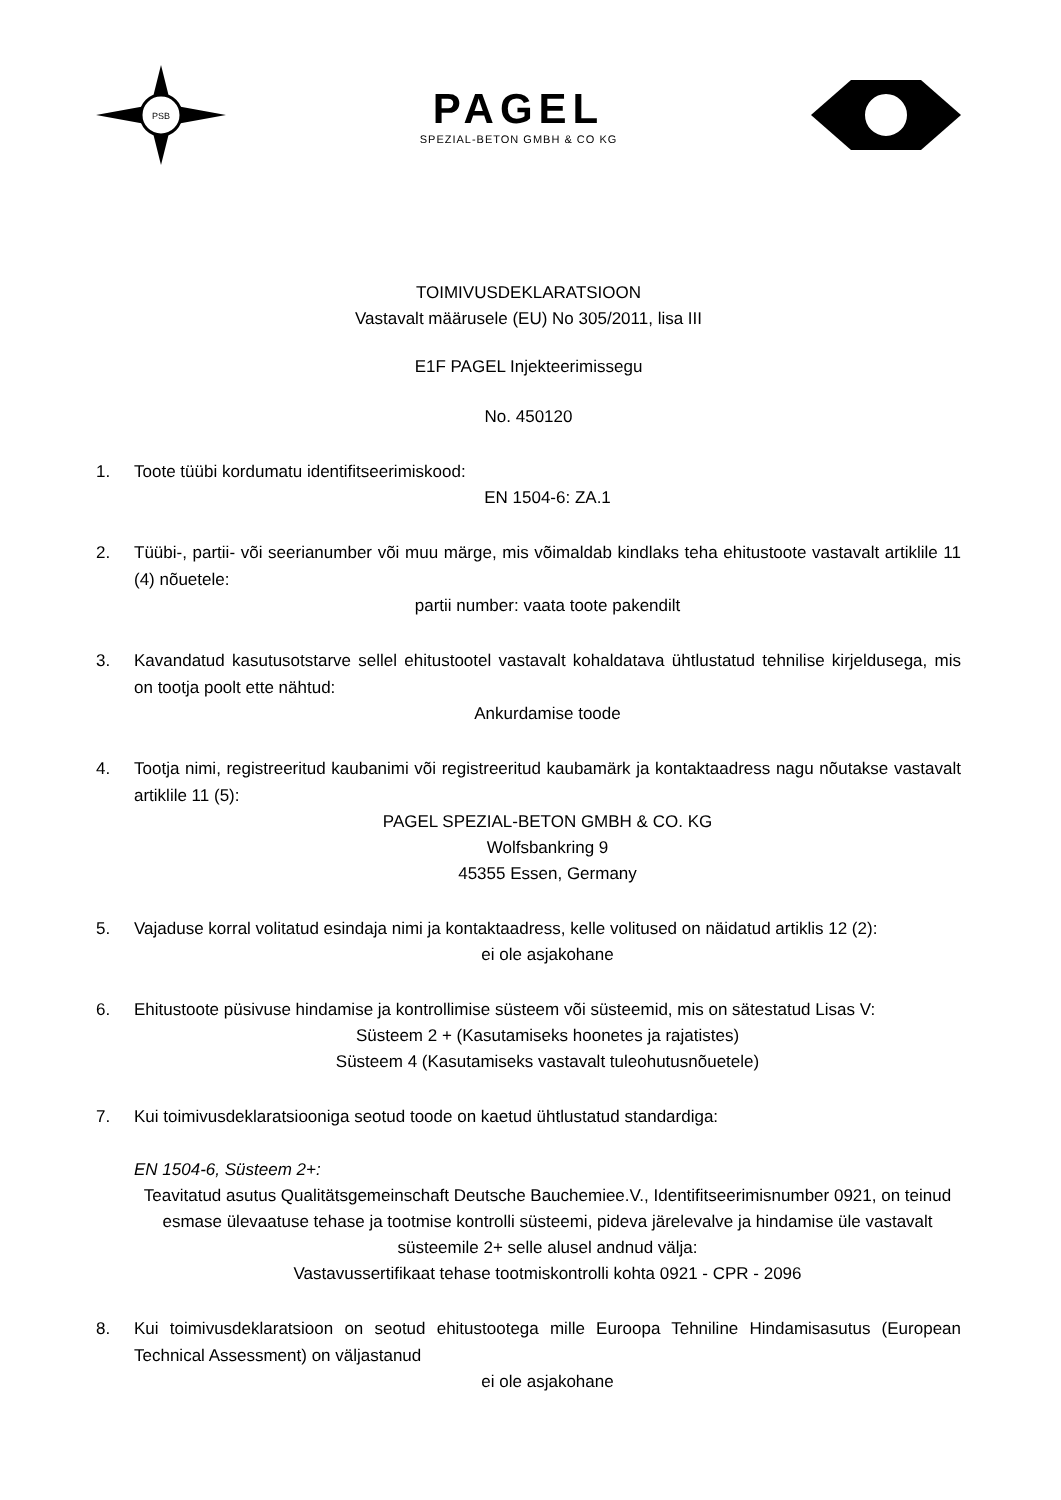PSB
PAGEL
SPEZIAL-BETON GMBH & CO KG
TOIMIVUSDEKLARATSIOON
Vastavalt määrusele (EU) No 305/2011, lisa III
E1F PAGEL Injekteerimissegu
No. 450120
1. Toote tüübi kordumatu identifitseerimiskood:
EN 1504-6: ZA.1
2. Tüübi-, partii- või seerianumber või muu märge, mis võimaldab kindlaks teha ehitustoote vastavalt artiklile 11 (4) nõuetele:
partii number: vaata toote pakendilt
3. Kavandatud kasutusotstarve sellel ehitustootel vastavalt kohaldatava ühtlustatud tehnilise kirjeldusega, mis on tootja poolt ette nähtud:
Ankurdamise toode
4. Tootja nimi, registreeritud kaubanimi või registreeritud kaubamärk ja kontaktaadress nagu nõutakse vastavalt artiklile 11 (5):
PAGEL SPEZIAL-BETON GMBH & CO. KG
Wolfsbankring 9
45355 Essen, Germany
5. Vajaduse korral volitatud esindaja nimi ja kontaktaadress, kelle volitused on näidatud artiklis 12 (2):
ei ole asjakohane
6. Ehitustoote püsivuse hindamise ja kontrollimise süsteem või süsteemid, mis on sätestatud Lisas V:
Süsteem 2 + (Kasutamiseks hoonetes ja rajatistes)
Süsteem 4 (Kasutamiseks vastavalt tuleohutusnõuetele)
7. Kui toimivusdeklaratsiooniga seotud toode on kaetud ühtlustatud standardiga:
EN 1504-6, Süsteem 2+:
Teavitatud asutus Qualitätsgemeinschaft Deutsche Bauchemiee.V., Identifitseerimisnumber 0921, on teinud esmase ülevaatuse tehase ja tootmise kontrolli süsteemi, pideva järelevalve ja hindamise üle vastavalt süsteemile 2+ selle alusel andnud välja:
Vastavussertifikaat tehase tootmiskontrolli kohta 0921 - CPR - 2096
8. Kui toimivusdeklaratsioon on seotud ehitustootega mille Euroopa Tehniline Hindamisasutus (European Technical Assessment) on väljastanud
ei ole asjakohane